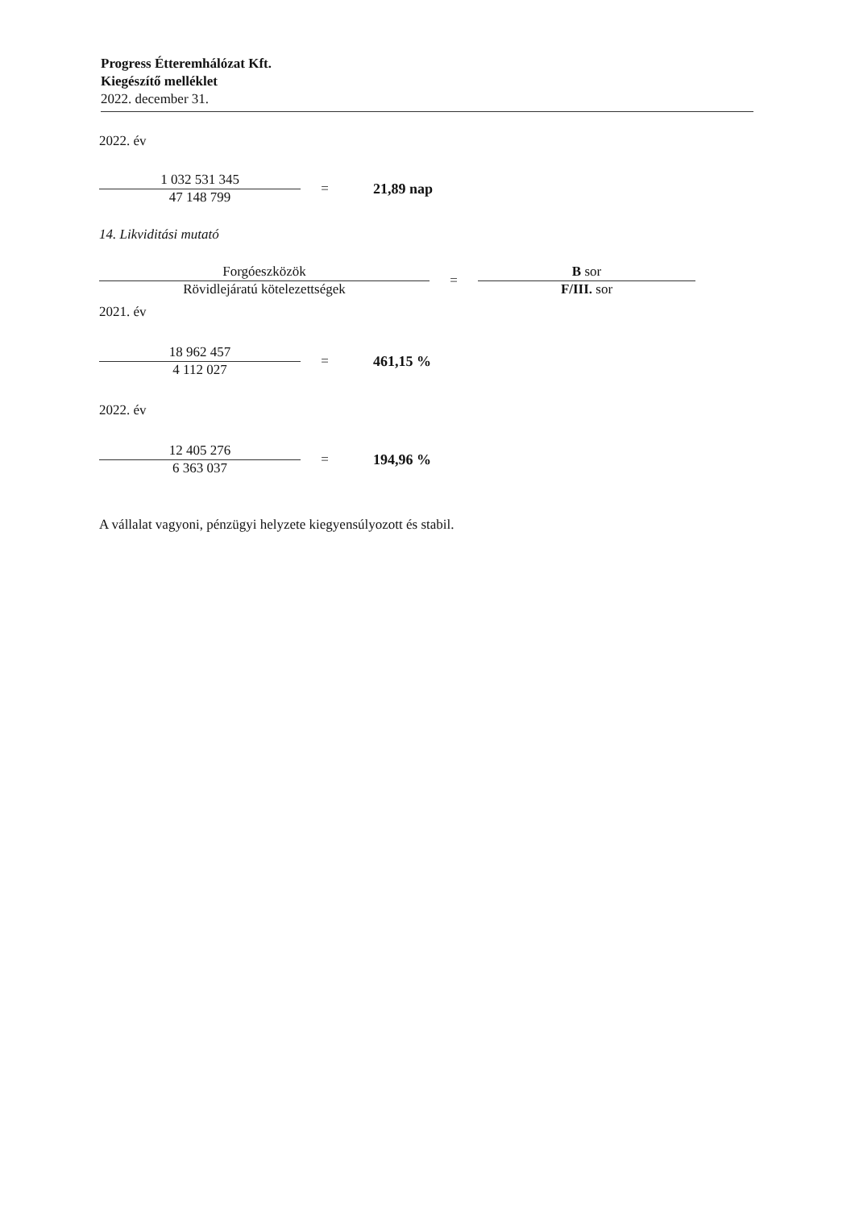Progress Étteremhálózat Kft.
Kiegészítő melléklet
2022. december 31.
2022. év
1 032 531 345
47 148 799
= 21,89 nap
14. Likviditási mutató
Forgóeszközök
Rövidlejáratú kötelezettségek
=
B sor
F/III. sor
2021. év
18 962 457
4 112 027
= 461,15 %
2022. év
12 405 276
6 363 037
= 194,96 %
A vállalat vagyoni, pénzügyi helyzete kiegyensúlyozott és stabil.